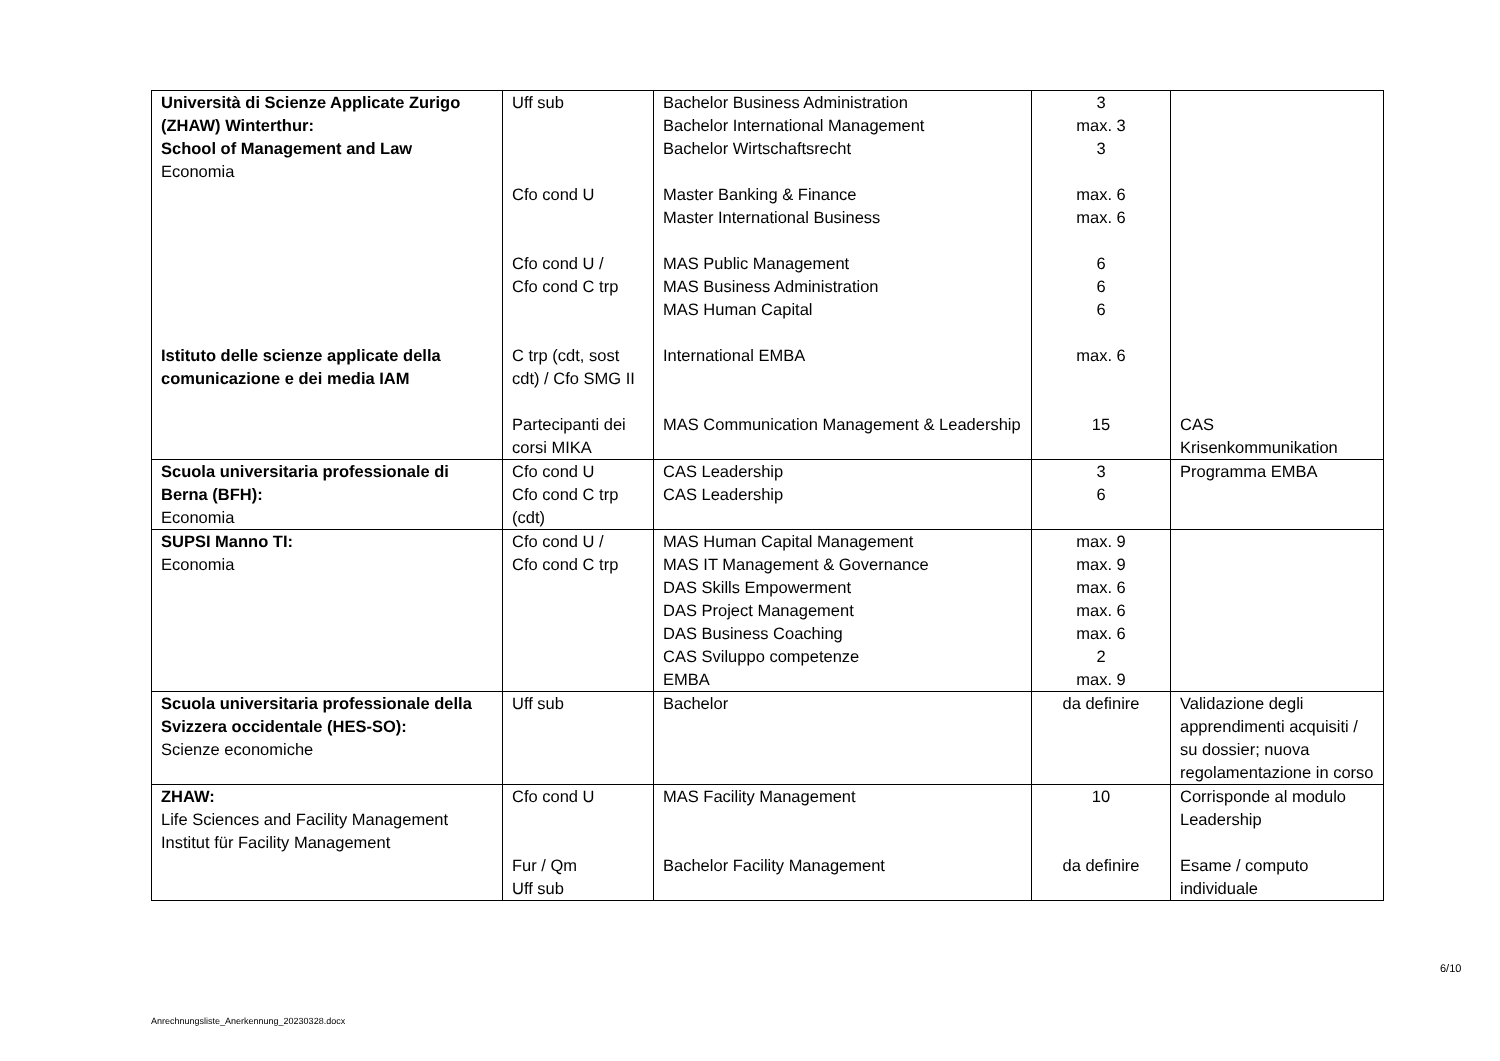| Università di Scienze Applicate Zurigo (ZHAW) Winterthur: School of Management and Law Economia Istituto delle scienze applicate della comunicazione e dei media IAM | Uff sub Cfo cond U Cfo cond U / Cfo cond C trp C trp (cdt, sost cdt) / Cfo SMG II Partecipanti dei corsi MIKA | Bachelor Business Administration Bachelor International Management Bachelor Wirtschaftsrecht Master Banking & Finance Master International Business MAS Public Management MAS Business Administration MAS Human Capital International EMBA MAS Communication Management & Leadership | 3 max. 3 3 max. 6 max. 6 6 6 6 max. 6 15 | CAS Krisenkommunikation |
| Scuola universitaria professionale di Berna (BFH): Economia | Cfo cond U Cfo cond C trp (cdt) | CAS Leadership CAS Leadership | 3 6 | Programma EMBA |
| SUPSI Manno TI: Economia | Cfo cond U / Cfo cond C trp | MAS Human Capital Management MAS IT Management & Governance DAS Skills Empowerment DAS Project Management DAS Business Coaching CAS Sviluppo competenze EMBA | max. 9 max. 9 max. 6 max. 6 max. 6 2 max. 9 | |
| Scuola universitaria professionale della Svizzera occidentale (HES-SO): Scienze economiche | Uff sub | Bachelor | da definire | Validazione degli apprendimenti acquisiti / su dossier; nuova regolamentazione in corso |
| ZHAW: Life Sciences and Facility Management Institut für Facility Management | Cfo cond U Fur / Qm Uff sub | MAS Facility Management Bachelor Facility Management | 10 da definire | Corrisponde al modulo Leadership Esame / computo individuale |
6/10
Anrechnungsliste_Anerkennung_20230328.docx